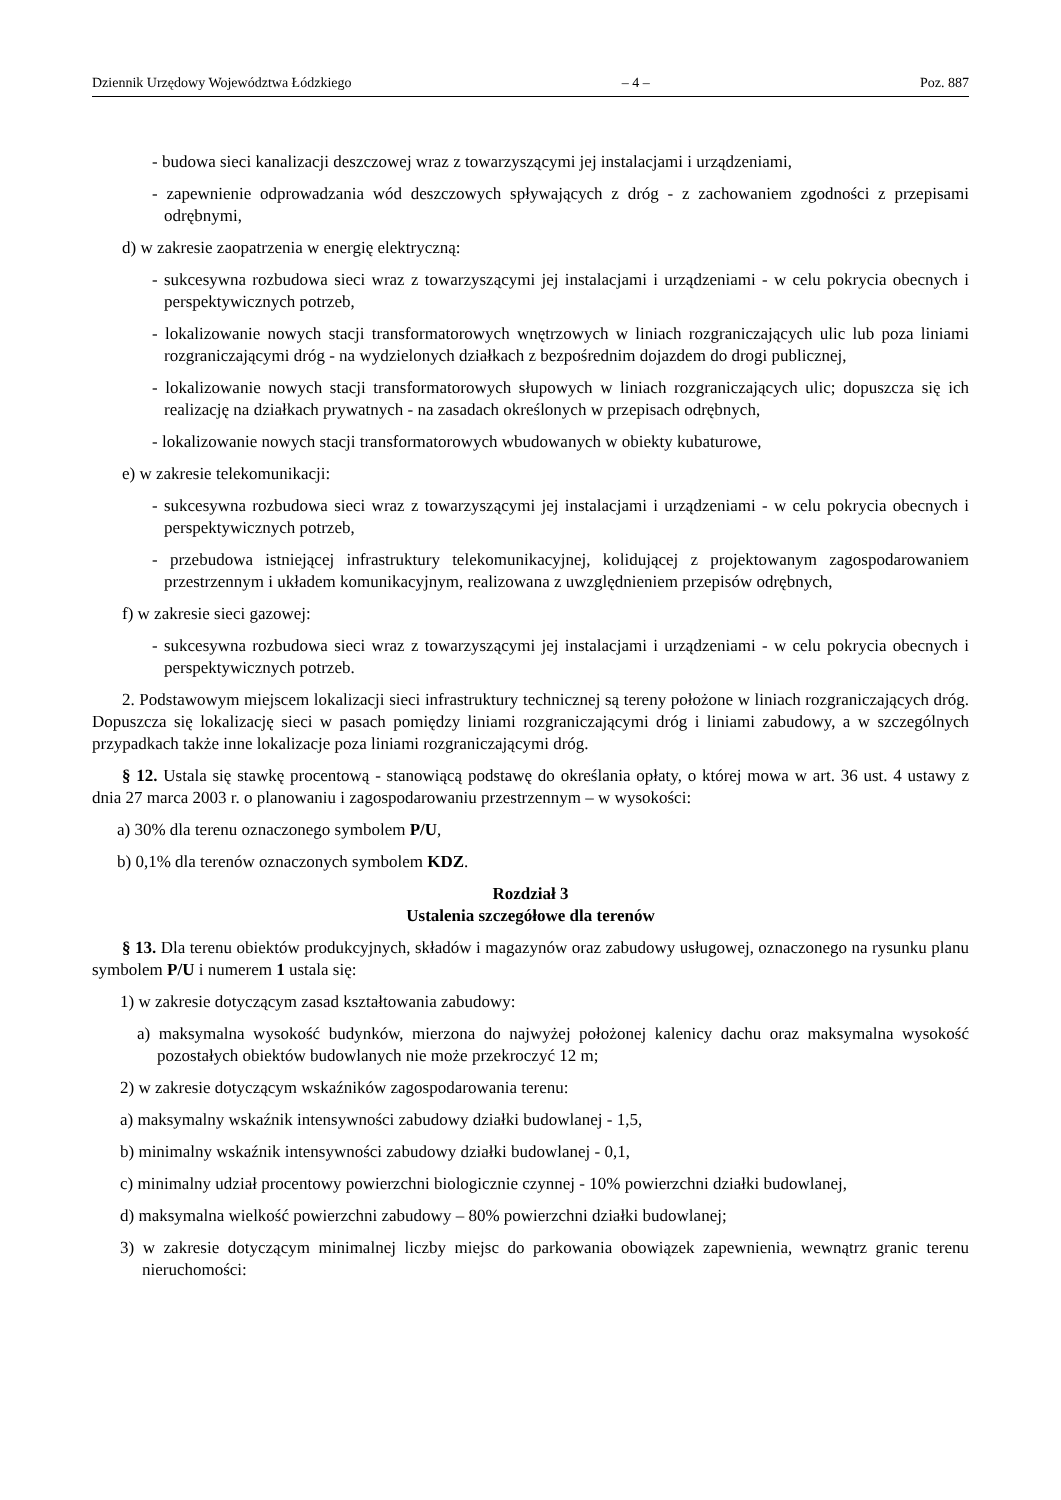Dziennik Urzędowy Województwa Łódzkiego – 4 – Poz. 887
- budowa sieci kanalizacji deszczowej wraz z towarzyszącymi jej instalacjami i urządzeniami,
- zapewnienie odprowadzania wód deszczowych spływających z dróg - z zachowaniem zgodności z przepisami odrębnymi,
d) w zakresie zaopatrzenia w energię elektryczną:
- sukcesywna rozbudowa sieci wraz z towarzyszącymi jej instalacjami i urządzeniami - w celu pokrycia obecnych i perspektywicznych potrzeb,
- lokalizowanie nowych stacji transformatorowych wnętrzowych w liniach rozgraniczających ulic lub poza liniami rozgraniczającymi dróg - na wydzielonych działkach z bezpośrednim dojazdem do drogi publicznej,
- lokalizowanie nowych stacji transformatorowych słupowych w liniach rozgraniczających ulic; dopuszcza się ich realizację na działkach prywatnych - na zasadach określonych w przepisach odrębnych,
- lokalizowanie nowych stacji transformatorowych wbudowanych w obiekty kubaturowe,
e) w zakresie telekomunikacji:
- sukcesywna rozbudowa sieci wraz z towarzyszącymi jej instalacjami i urządzeniami - w celu pokrycia obecnych i perspektywicznych potrzeb,
- przebudowa istniejącej infrastruktury telekomunikacyjnej, kolidującej z projektowanym zagospodarowaniem przestrzennym i układem komunikacyjnym, realizowana z uwzględnieniem przepisów odrębnych,
f) w zakresie sieci gazowej:
- sukcesywna rozbudowa sieci wraz z towarzyszącymi jej instalacjami i urządzeniami - w celu pokrycia obecnych i perspektywicznych potrzeb.
2. Podstawowym miejscem lokalizacji sieci infrastruktury technicznej są tereny położone w liniach rozgraniczających dróg. Dopuszcza się lokalizację sieci w pasach pomiędzy liniami rozgraniczającymi dróg i liniami zabudowy, a w szczególnych przypadkach także inne lokalizacje poza liniami rozgraniczającymi dróg.
§ 12. Ustala się stawkę procentową - stanowiącą podstawę do określania opłaty, o której mowa w art. 36 ust. 4 ustawy z dnia 27 marca 2003 r. o planowaniu i zagospodarowaniu przestrzennym – w wysokości:
a) 30% dla terenu oznaczonego symbolem P/U,
b) 0,1% dla terenów oznaczonych symbolem KDZ.
Rozdział 3
Ustalenia szczegółowe dla terenów
§ 13. Dla terenu obiektów produkcyjnych, składów i magazynów oraz zabudowy usługowej, oznaczonego na rysunku planu symbolem P/U i numerem 1 ustala się:
1) w zakresie dotyczącym zasad kształtowania zabudowy:
a) maksymalna wysokość budynków, mierzona do najwyżej położonej kalenicy dachu oraz maksymalna wysokość pozostałych obiektów budowlanych nie może przekroczyć 12 m;
2) w zakresie dotyczącym wskaźników zagospodarowania terenu:
a) maksymalny wskaźnik intensywności zabudowy działki budowlanej - 1,5,
b) minimalny wskaźnik intensywności zabudowy działki budowlanej - 0,1,
c) minimalny udział procentowy powierzchni biologicznie czynnej - 10% powierzchni działki budowlanej,
d) maksymalna wielkość powierzchni zabudowy – 80% powierzchni działki budowlanej;
3) w zakresie dotyczącym minimalnej liczby miejsc do parkowania obowiązek zapewnienia, wewnątrz granic terenu nieruchomości: